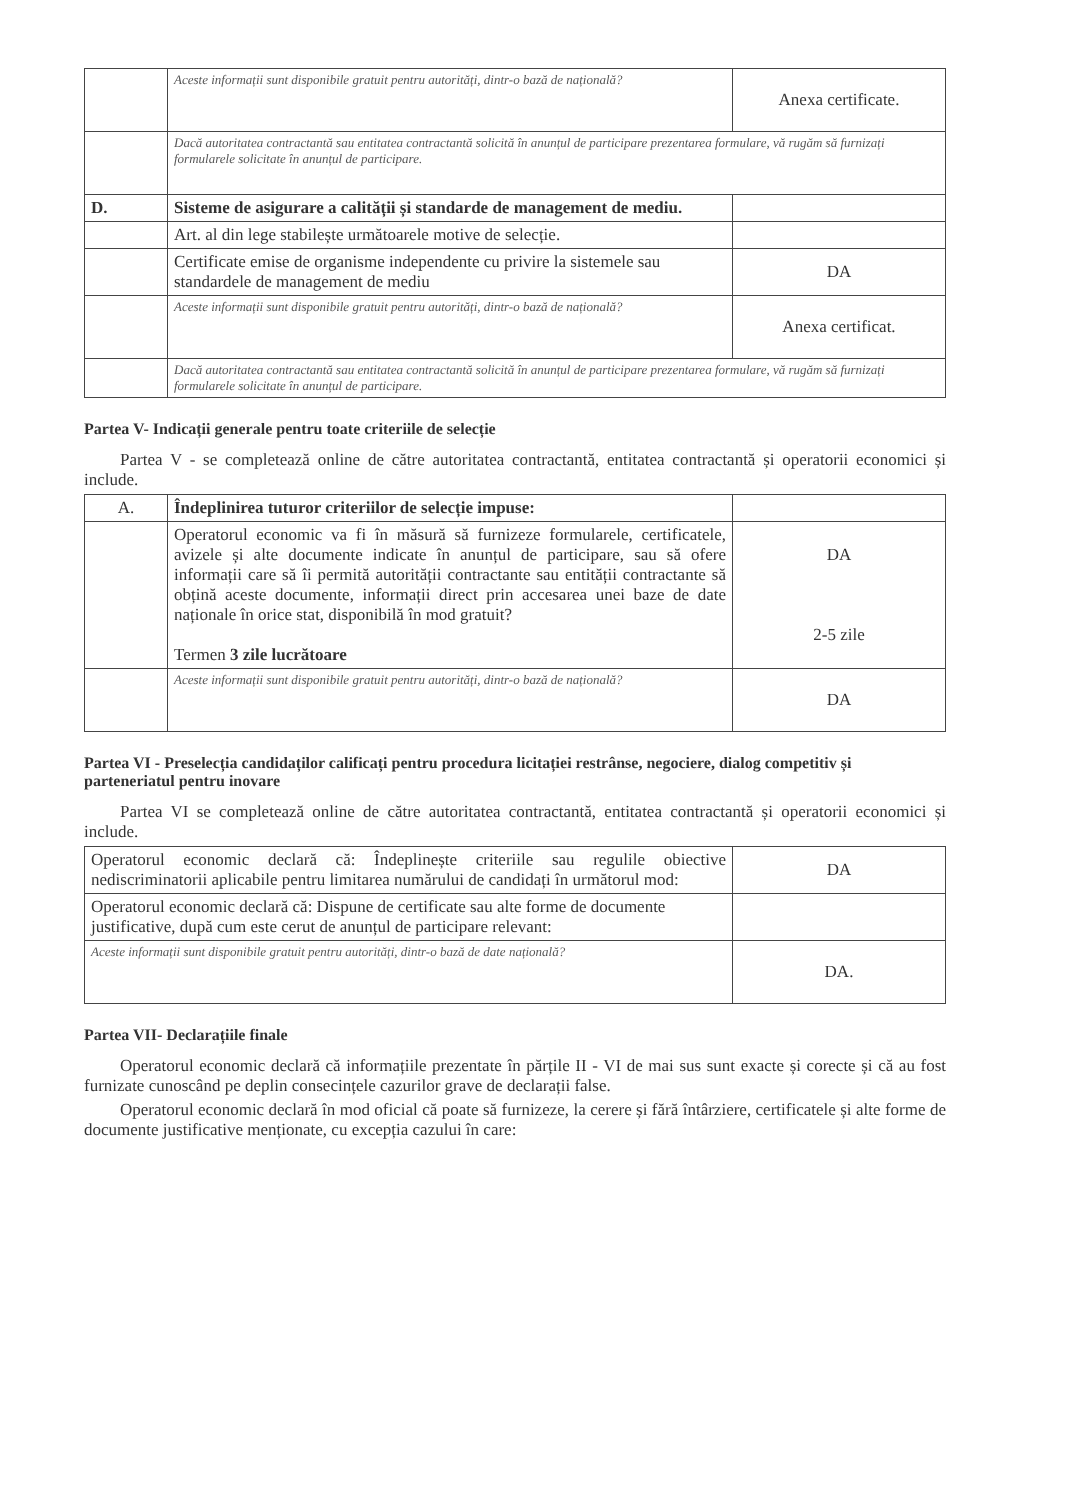| | Aceste informații sunt disponibile gratuit pentru autorități, dintr-o bază de națională? | Anexa certificate. |
| | Dacă autoritatea contractantă sau entitatea contractantă solicită în anunțul de participare prezentarea formulare, vă rugăm să furnizați formularele solicitate în anunțul de participare. | |
| D. | Sisteme de asigurare a calității și standarde de management de mediu. | |
| | Art. al din lege stabilește următoarele motive de selecție. | |
| | Certificate emise de organisme independente cu privire la sistemele sau standardele de management de mediu | DA |
| | Aceste informații sunt disponibile gratuit pentru autorități, dintr-o bază de națională? | Anexa certificat. |
| | Dacă autoritatea contractantă sau entitatea contractantă solicită în anunțul de participare prezentarea formulare, vă rugăm să furnizați formularele solicitate în anunțul de participare. | |
Partea V- Indicații generale pentru toate criteriile de selecție
Partea V - se completează online de către autoritatea contractantă, entitatea contractantă și operatorii economici și include.
| A. | Îndeplinirea tuturor criteriilor de selecție impuse: | |
| | Operatorul economic va fi în măsură să furnizeze formularele, certificatele, avizele și alte documente indicate în anunțul de participare, sau să ofere informații care să îi permită autorității contractante sau entității contractante să obțină aceste documente, informații direct prin accesarea unei baze de date naționale în orice stat, disponibilă în mod gratuit? Termen 3 zile lucrătoare | DA 2-5 zile |
| | Aceste informații sunt disponibile gratuit pentru autorități, dintr-o bază de națională? | DA |
Partea VI - Preselecția candidaților calificați pentru procedura licitației restrânse, negociere, dialog competitiv și parteneriatul pentru inovare
Partea VI se completează online de către autoritatea contractantă, entitatea contractantă și operatorii economici și include.
| Operatorul economic declară că: Îndeplinește criteriile sau regulile obiective nediscriminatorii aplicabile pentru limitarea numărului de candidați în următorul mod: | DA |
| Operatorul economic declară că: Dispune de certificate sau alte forme de documente justificative, după cum este cerut de anunțul de participare relevant: | |
| Aceste informații sunt disponibile gratuit pentru autorități, dintr-o bază de date națională? | DA. |
Partea VII- Declarațiile finale
Operatorul economic declară că informațiile prezentate în părțile II - VI de mai sus sunt exacte și corecte și că au fost furnizate cunoscând pe deplin consecințele cazurilor grave de declarații false.
Operatorul economic declară în mod oficial că poate să furnizeze, la cerere și fără întârziere, certificatele și alte forme de documente justificative menționate, cu excepția cazului în care: